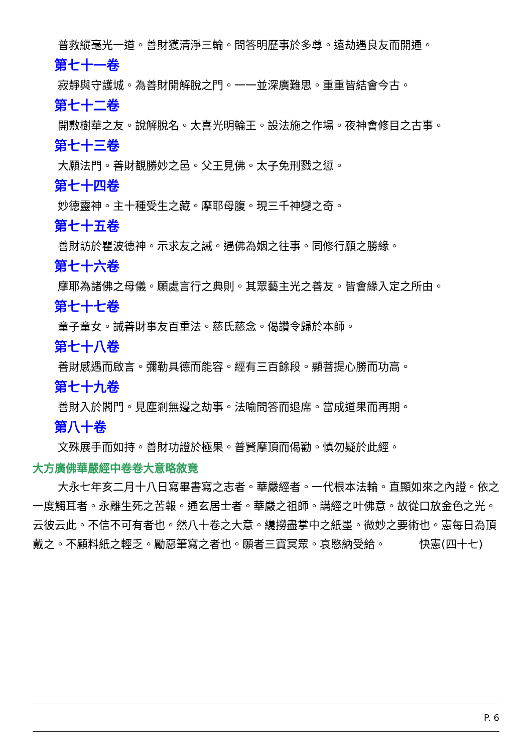普救縱毫光一道。善財獲清淨三輪。問答明歷事於多尊。遠劫遇良友而開通。
第七十一卷
寂靜與守護城。為善財開解脫之門。一一並深廣難思。重重皆結會今古。
第七十二卷
開敷樹華之友。說解脫名。太喜光明輪王。設法施之作場。夜神會修目之古事。
第七十三卷
大願法門。善財覩勝妙之邑。父王見佛。太子免刑戮之愆。
第七十四卷
妙德靈神。主十種受生之藏。摩耶母腹。現三千神變之奇。
第七十五卷
善財訪於瞿波德神。示求友之誡。遇佛為姻之往事。同修行願之勝緣。
第七十六卷
摩耶為諸佛之母儀。願處言行之典則。其眾藝主光之善友。皆會緣入定之所由。
第七十七卷
童子童女。誡善財事友百重法。慈氏慈念。偈讚令歸於本師。
第七十八卷
善財感遇而啟言。彌勒具德而能容。經有三百餘段。顯菩提心勝而功高。
第七十九卷
善財入於閣門。見塵剎無邊之劫事。法喻問答而退席。當成道果而再期。
第八十卷
文殊展手而如持。善財功證於極果。普賢摩頂而偈勸。慎勿疑於此經。
大方廣佛華嚴經中卷卷大意略敘竟
大永七年亥二月十八日寫畢書寫之志者。華嚴經者。一代根本法輪。直顯如來之內證。依之一度觸耳者。永離生死之苦報。通玄居士者。華嚴之祖師。講經之叶佛意。故從口放金色之光。云彼云此。不信不可有者也。然八十卷之大意。纔撈盡掌中之紙墨。微妙之要術也。憲每日為頂戴之。不顧料紙之輕乏。勵惡筆寫之者也。願者三寶冥眾。哀愍納受給。　　　快憲(四十七)
P. 6